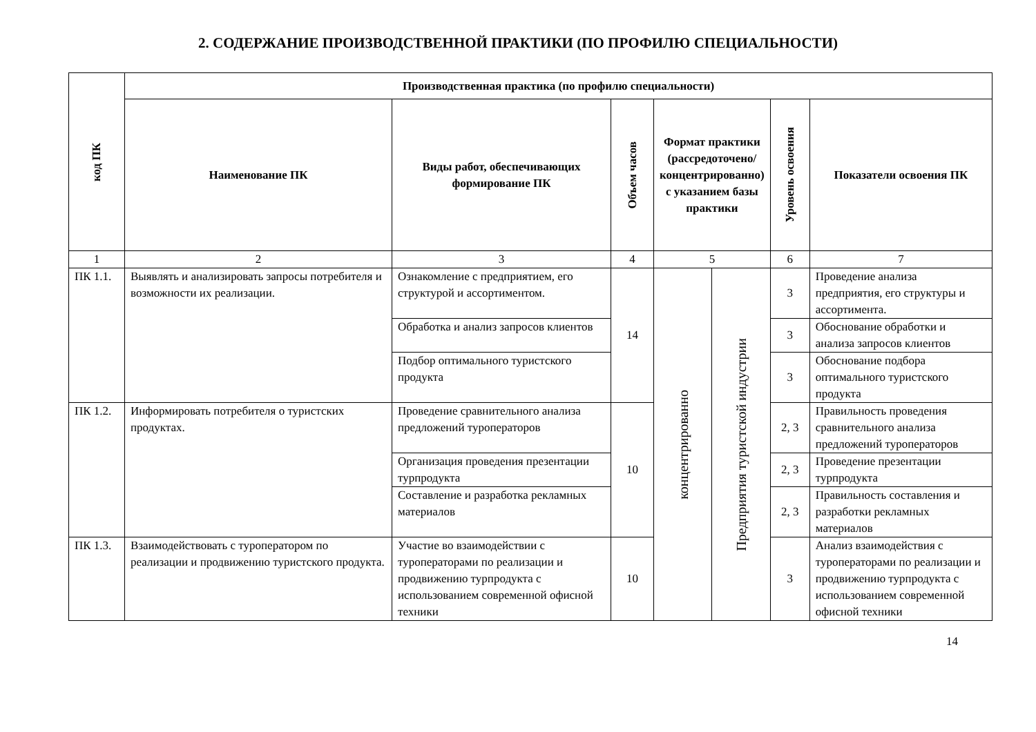2. СОДЕРЖАНИЕ ПРОИЗВОДСТВЕННОЙ ПРАКТИКИ (ПО ПРОФИЛЮ СПЕЦИАЛЬНОСТИ)
| код ПК | Производственная практика (по профилю специальности) | | | | | | |
| --- | --- | --- | --- | --- | --- | --- | --- |
| | Наименование ПК | Виды работ, обеспечивающих формирование ПК | Объем часов | Формат практики (рассредоточено/ концентрированно) с указанием базы практики | | Уровень освоения | Показатели освоения ПК |
| 1 | 2 | 3 | 4 | 5 | | 6 | 7 |
| ПК 1.1. | Выявлять и анализировать запросы потребителя и возможности их реализации. | Ознакомление с предприятием, его структурой и ассортиментом. | 14 | концентрированно | Предприятия туристской индустрии | 3 | Проведение анализа предприятия, его структуры и ассортимента. |
| | | Обработка и анализ запросов клиентов | | | | 3 | Обоснование обработки и анализа запросов клиентов |
| | | Подбор оптимального туристского продукта | | | | 3 | Обоснование подбора оптимального туристского продукта |
| ПК 1.2. | Информировать потребителя о туристских продуктах. | Проведение сравнительного анализа предложений туроператоров | 10 | | | 2, 3 | Правильность проведения сравнительного анализа предложений туроператоров |
| | | Организация проведения презентации турпродукта | | | | 2, 3 | Проведение презентации турпродукта |
| | | Составление и разработка рекламных материалов | | | | 2, 3 | Правильность составления и разработки рекламных материалов |
| ПК 1.3. | Взаимодействовать с туроператором по реализации и продвижению туристского продукта. | Участие во взаимодействии с туроператорами по реализации и продвижению турпродукта с использованием современной офисной техники | 10 | | | 3 | Анализ взаимодействия с туроператорами по реализации и продвижению турпродукта с использованием современной офисной техники |
14